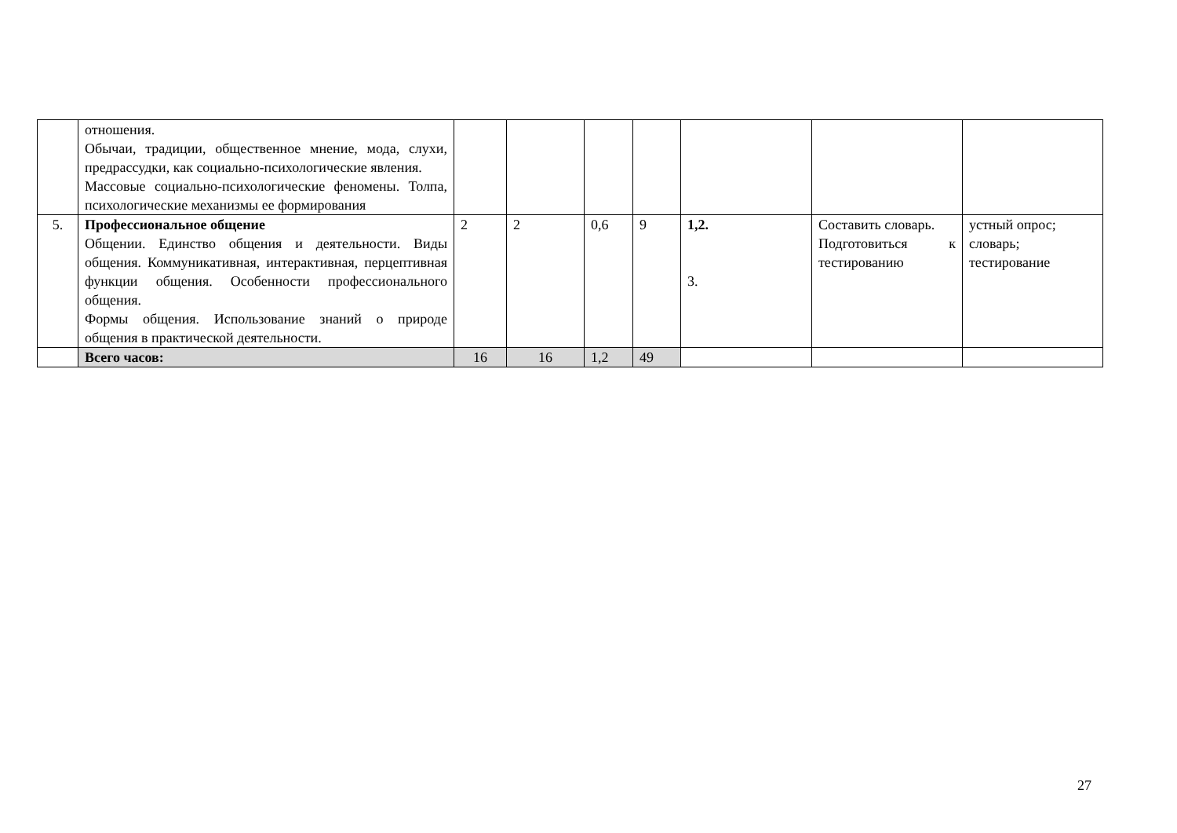| | отношения. Обычаи, традиции, общественное мнение, мода, слухи, предрассудки, как социально-психологические явления. Массовые социально-психологические феномены. Толпа, психологические механизмы ее формирования | | | | | | | |
| 5. | Профессиональное общение Общении. Единство общения и деятельности. Виды общения. Коммуникативная, интерактивная, перцептивная функции общения. Особенности профессионального общения. Формы общения. Использование знаний о природе общения в практической деятельности. | 2 | 2 | 0,6 | 9 | 1,2. 3. | Составить словарь. Подготовиться к тестированию | устный опрос; словарь; тестирование |
| | Всего часов: | 16 | 16 | 1,2 | 49 | | | |
27